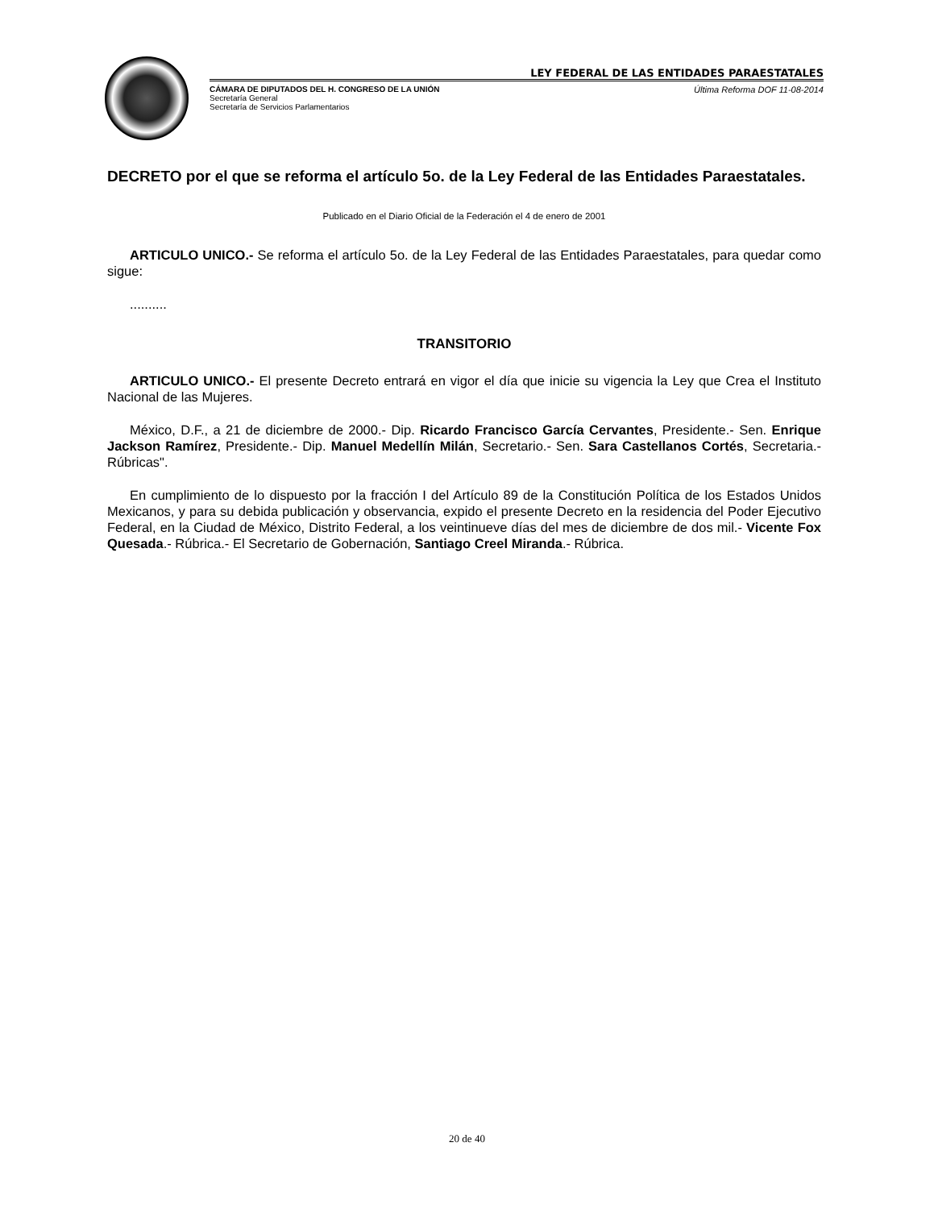LEY FEDERAL DE LAS ENTIDADES PARAESTATALES
CÁMARA DE DIPUTADOS DEL H. CONGRESO DE LA UNIÓN
Secretaría General
Secretaría de Servicios Parlamentarios
Última Reforma DOF 11-08-2014
DECRETO por el que se reforma el artículo 5o. de la Ley Federal de las Entidades Paraestatales.
Publicado en el Diario Oficial de la Federación el 4 de enero de 2001
ARTICULO UNICO.- Se reforma el artículo 5o. de la Ley Federal de las Entidades Paraestatales, para quedar como sigue:
..........
TRANSITORIO
ARTICULO UNICO.- El presente Decreto entrará en vigor el día que inicie su vigencia la Ley que Crea el Instituto Nacional de las Mujeres.
México, D.F., a 21 de diciembre de 2000.- Dip. Ricardo Francisco García Cervantes, Presidente.- Sen. Enrique Jackson Ramírez, Presidente.- Dip. Manuel Medellín Milán, Secretario.- Sen. Sara Castellanos Cortés, Secretaria.- Rúbricas".
En cumplimiento de lo dispuesto por la fracción I del Artículo 89 de la Constitución Política de los Estados Unidos Mexicanos, y para su debida publicación y observancia, expido el presente Decreto en la residencia del Poder Ejecutivo Federal, en la Ciudad de México, Distrito Federal, a los veintinueve días del mes de diciembre de dos mil.- Vicente Fox Quesada.- Rúbrica.- El Secretario de Gobernación, Santiago Creel Miranda.- Rúbrica.
20 de 40